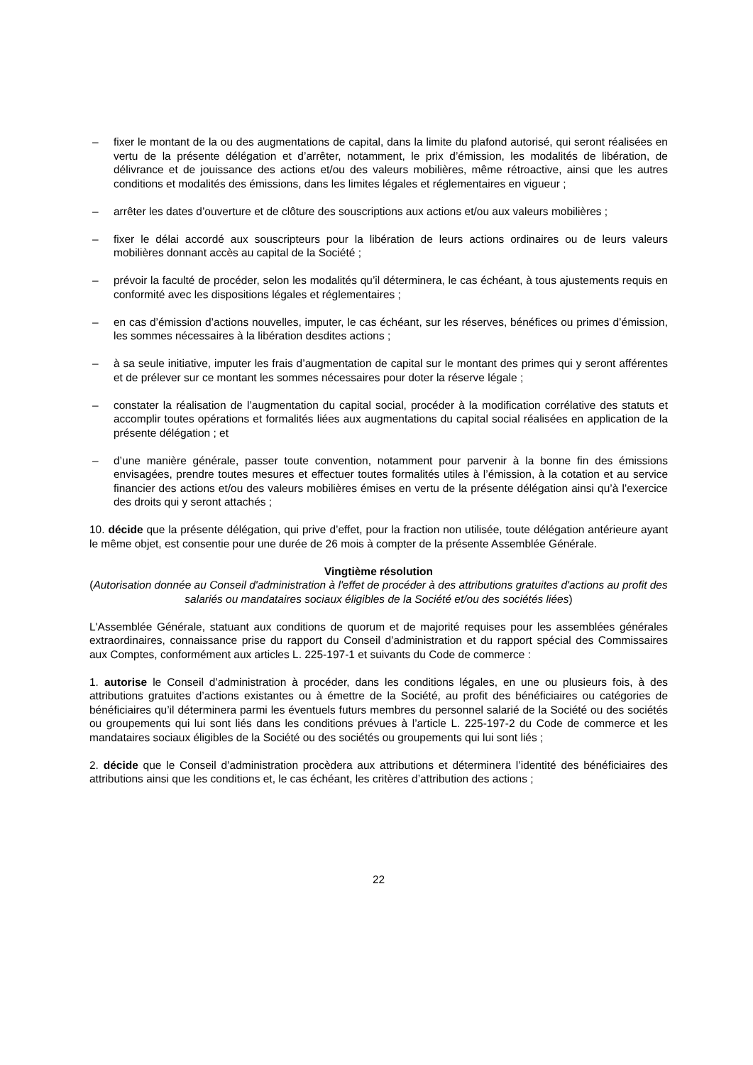– fixer le montant de la ou des augmentations de capital, dans la limite du plafond autorisé, qui seront réalisées en vertu de la présente délégation et d’arrêter, notamment, le prix d’émission, les modalités de libération, de délivrance et de jouissance des actions et/ou des valeurs mobilières, même rétroactive, ainsi que les autres conditions et modalités des émissions, dans les limites légales et réglementaires en vigueur ;
– arrêter les dates d’ouverture et de clôture des souscriptions aux actions et/ou aux valeurs mobilières ;
– fixer le délai accordé aux souscripteurs pour la libération de leurs actions ordinaires ou de leurs valeurs mobilières donnant accès au capital de la Société ;
– prévoir la faculté de procéder, selon les modalités qu’il déterminera, le cas échéant, à tous ajustements requis en conformité avec les dispositions légales et réglementaires ;
– en cas d’émission d’actions nouvelles, imputer, le cas échéant, sur les réserves, bénéfices ou primes d’émission, les sommes nécessaires à la libération desdites actions ;
– à sa seule initiative, imputer les frais d’augmentation de capital sur le montant des primes qui y seront afférentes et de prélever sur ce montant les sommes nécessaires pour doter la réserve légale ;
– constater la réalisation de l’augmentation du capital social, procéder à la modification corrélative des statuts et accomplir toutes opérations et formalités liées aux augmentations du capital social réalisées en application de la présente délégation ; et
– d’une manière générale, passer toute convention, notamment pour parvenir à la bonne fin des émissions envisagées, prendre toutes mesures et effectuer toutes formalités utiles à l’émission, à la cotation et au service financier des actions et/ou des valeurs mobilières émises en vertu de la présente délégation ainsi qu’à l’exercice des droits qui y seront attachés ;
10. décide que la présente délégation, qui prive d’effet, pour la fraction non utilisée, toute délégation antérieure ayant le même objet, est consentie pour une durée de 26 mois à compter de la présente Assemblée Générale.
Vingtième résolution
(Autorisation donnée au Conseil d'administration à l'effet de procéder à des attributions gratuites d'actions au profit des salariés ou mandataires sociaux éligibles de la Société et/ou des sociétés liées)
L'Assemblée Générale, statuant aux conditions de quorum et de majorité requises pour les assemblées générales extraordinaires, connaissance prise du rapport du Conseil d’administration et du rapport spécial des Commissaires aux Comptes, conformément aux articles L. 225-197-1 et suivants du Code de commerce :
1. autorise le Conseil d’administration à procéder, dans les conditions légales, en une ou plusieurs fois, à des attributions gratuites d’actions existantes ou à émettre de la Société, au profit des bénéficiaires ou catégories de bénéficiaires qu’il déterminera parmi les éventuels futurs membres du personnel salarié de la Société ou des sociétés ou groupements qui lui sont liés dans les conditions prévues à l’article L. 225-197-2 du Code de commerce et les mandataires sociaux éligibles de la Société ou des sociétés ou groupements qui lui sont liés ;
2. décide que le Conseil d’administration procèdera aux attributions et déterminera l’identité des bénéficiaires des attributions ainsi que les conditions et, le cas échéant, les critères d’attribution des actions ;
22